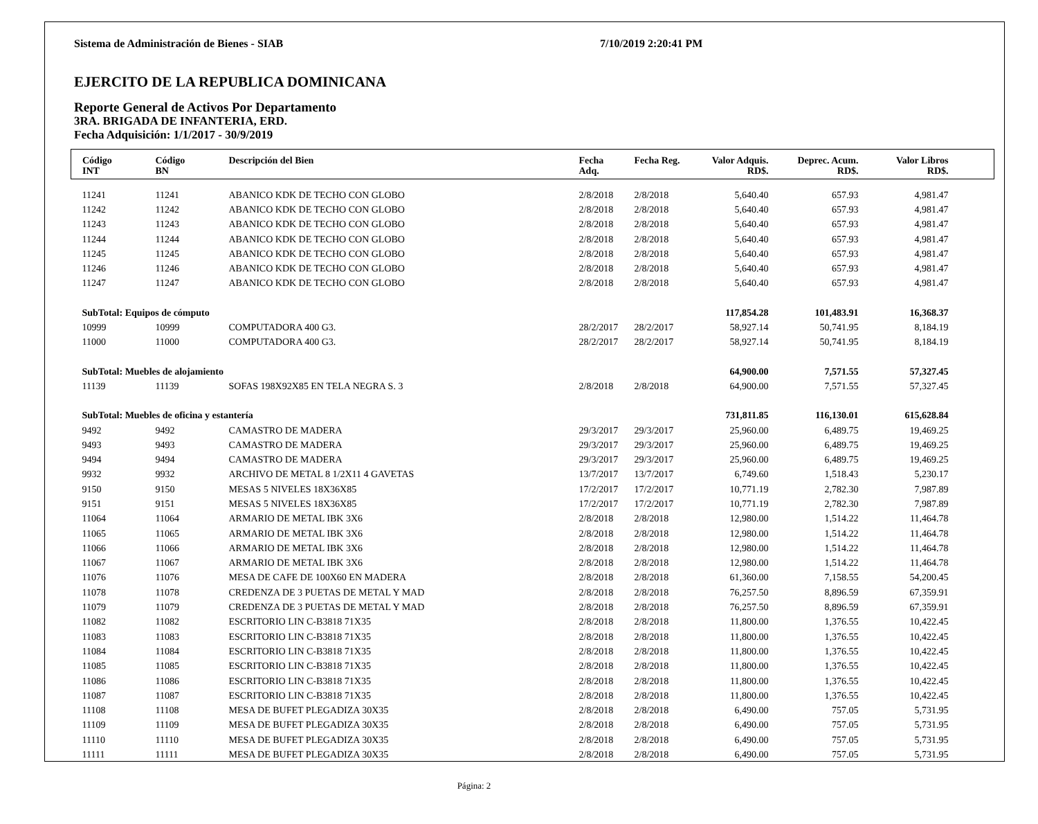Sistema de Administración de Bienes - SIAB 7/10/2019 2:20:41 PM
EJERCITO DE LA REPUBLICA DOMINICANA
Reporte General de Activos Por Departamento
3RA. BRIGADA DE INFANTERIA, ERD.
Fecha Adquisición: 1/1/2017 - 30/9/2019
| Código INT | Código BN | Descripción del Bien | Fecha Adq. | Fecha Reg. | Valor Adquis. RD$. | Deprec. Acum. RD$. | Valor Libros RD$. | |
| --- | --- | --- | --- | --- | --- | --- | --- | --- |
| 11241 | 11241 | ABANICO KDK DE TECHO CON GLOBO | 2/8/2018 | 2/8/2018 | 5,640.40 | 657.93 | 4,981.47 | |
| 11242 | 11242 | ABANICO KDK DE TECHO CON GLOBO | 2/8/2018 | 2/8/2018 | 5,640.40 | 657.93 | 4,981.47 | |
| 11243 | 11243 | ABANICO KDK DE TECHO CON GLOBO | 2/8/2018 | 2/8/2018 | 5,640.40 | 657.93 | 4,981.47 | |
| 11244 | 11244 | ABANICO KDK DE TECHO CON GLOBO | 2/8/2018 | 2/8/2018 | 5,640.40 | 657.93 | 4,981.47 | |
| 11245 | 11245 | ABANICO KDK DE TECHO CON GLOBO | 2/8/2018 | 2/8/2018 | 5,640.40 | 657.93 | 4,981.47 | |
| 11246 | 11246 | ABANICO KDK DE TECHO CON GLOBO | 2/8/2018 | 2/8/2018 | 5,640.40 | 657.93 | 4,981.47 | |
| 11247 | 11247 | ABANICO KDK DE TECHO CON GLOBO | 2/8/2018 | 2/8/2018 | 5,640.40 | 657.93 | 4,981.47 | |
| SubTotal: Equipos de cómputo | | | | | 117,854.28 | 101,483.91 | 16,368.37 | |
| 10999 | 10999 | COMPUTADORA 400 G3. | 28/2/2017 | 28/2/2017 | 58,927.14 | 50,741.95 | 8,184.19 | |
| 11000 | 11000 | COMPUTADORA 400 G3. | 28/2/2017 | 28/2/2017 | 58,927.14 | 50,741.95 | 8,184.19 | |
| SubTotal: Muebles de alojamiento | | | | | 64,900.00 | 7,571.55 | 57,327.45 | |
| 11139 | 11139 | SOFAS 198X92X85 EN TELA NEGRA S. 3 | 2/8/2018 | 2/8/2018 | 64,900.00 | 7,571.55 | 57,327.45 | |
| SubTotal: Muebles de oficina y estantería | | | | | 731,811.85 | 116,130.01 | 615,628.84 | |
| 9492 | 9492 | CAMASTRO DE MADERA | 29/3/2017 | 29/3/2017 | 25,960.00 | 6,489.75 | 19,469.25 | |
| 9493 | 9493 | CAMASTRO DE MADERA | 29/3/2017 | 29/3/2017 | 25,960.00 | 6,489.75 | 19,469.25 | |
| 9494 | 9494 | CAMASTRO DE MADERA | 29/3/2017 | 29/3/2017 | 25,960.00 | 6,489.75 | 19,469.25 | |
| 9932 | 9932 | ARCHIVO DE METAL 8 1/2X11 4 GAVETAS | 13/7/2017 | 13/7/2017 | 6,749.60 | 1,518.43 | 5,230.17 | |
| 9150 | 9150 | MESAS 5 NIVELES 18X36X85 | 17/2/2017 | 17/2/2017 | 10,771.19 | 2,782.30 | 7,987.89 | |
| 9151 | 9151 | MESAS 5 NIVELES 18X36X85 | 17/2/2017 | 17/2/2017 | 10,771.19 | 2,782.30 | 7,987.89 | |
| 11064 | 11064 | ARMARIO DE METAL IBK 3X6 | 2/8/2018 | 2/8/2018 | 12,980.00 | 1,514.22 | 11,464.78 | |
| 11065 | 11065 | ARMARIO DE METAL IBK 3X6 | 2/8/2018 | 2/8/2018 | 12,980.00 | 1,514.22 | 11,464.78 | |
| 11066 | 11066 | ARMARIO DE METAL IBK 3X6 | 2/8/2018 | 2/8/2018 | 12,980.00 | 1,514.22 | 11,464.78 | |
| 11067 | 11067 | ARMARIO DE METAL IBK 3X6 | 2/8/2018 | 2/8/2018 | 12,980.00 | 1,514.22 | 11,464.78 | |
| 11076 | 11076 | MESA DE CAFE DE 100X60 EN MADERA | 2/8/2018 | 2/8/2018 | 61,360.00 | 7,158.55 | 54,200.45 | |
| 11078 | 11078 | CREDENZA DE 3 PUETAS DE METAL Y MAD | 2/8/2018 | 2/8/2018 | 76,257.50 | 8,896.59 | 67,359.91 | |
| 11079 | 11079 | CREDENZA DE 3 PUETAS DE METAL Y MAD | 2/8/2018 | 2/8/2018 | 76,257.50 | 8,896.59 | 67,359.91 | |
| 11082 | 11082 | ESCRITORIO LIN C-B3818 71X35 | 2/8/2018 | 2/8/2018 | 11,800.00 | 1,376.55 | 10,422.45 | |
| 11083 | 11083 | ESCRITORIO LIN C-B3818 71X35 | 2/8/2018 | 2/8/2018 | 11,800.00 | 1,376.55 | 10,422.45 | |
| 11084 | 11084 | ESCRITORIO LIN C-B3818 71X35 | 2/8/2018 | 2/8/2018 | 11,800.00 | 1,376.55 | 10,422.45 | |
| 11085 | 11085 | ESCRITORIO LIN C-B3818 71X35 | 2/8/2018 | 2/8/2018 | 11,800.00 | 1,376.55 | 10,422.45 | |
| 11086 | 11086 | ESCRITORIO LIN C-B3818 71X35 | 2/8/2018 | 2/8/2018 | 11,800.00 | 1,376.55 | 10,422.45 | |
| 11087 | 11087 | ESCRITORIO LIN C-B3818 71X35 | 2/8/2018 | 2/8/2018 | 11,800.00 | 1,376.55 | 10,422.45 | |
| 11108 | 11108 | MESA DE BUFET PLEGADIZA 30X35 | 2/8/2018 | 2/8/2018 | 6,490.00 | 757.05 | 5,731.95 | |
| 11109 | 11109 | MESA DE BUFET PLEGADIZA 30X35 | 2/8/2018 | 2/8/2018 | 6,490.00 | 757.05 | 5,731.95 | |
| 11110 | 11110 | MESA DE BUFET PLEGADIZA 30X35 | 2/8/2018 | 2/8/2018 | 6,490.00 | 757.05 | 5,731.95 | |
| 11111 | 11111 | MESA DE BUFET PLEGADIZA 30X35 | 2/8/2018 | 2/8/2018 | 6,490.00 | 757.05 | 5,731.95 | |
Página: 2